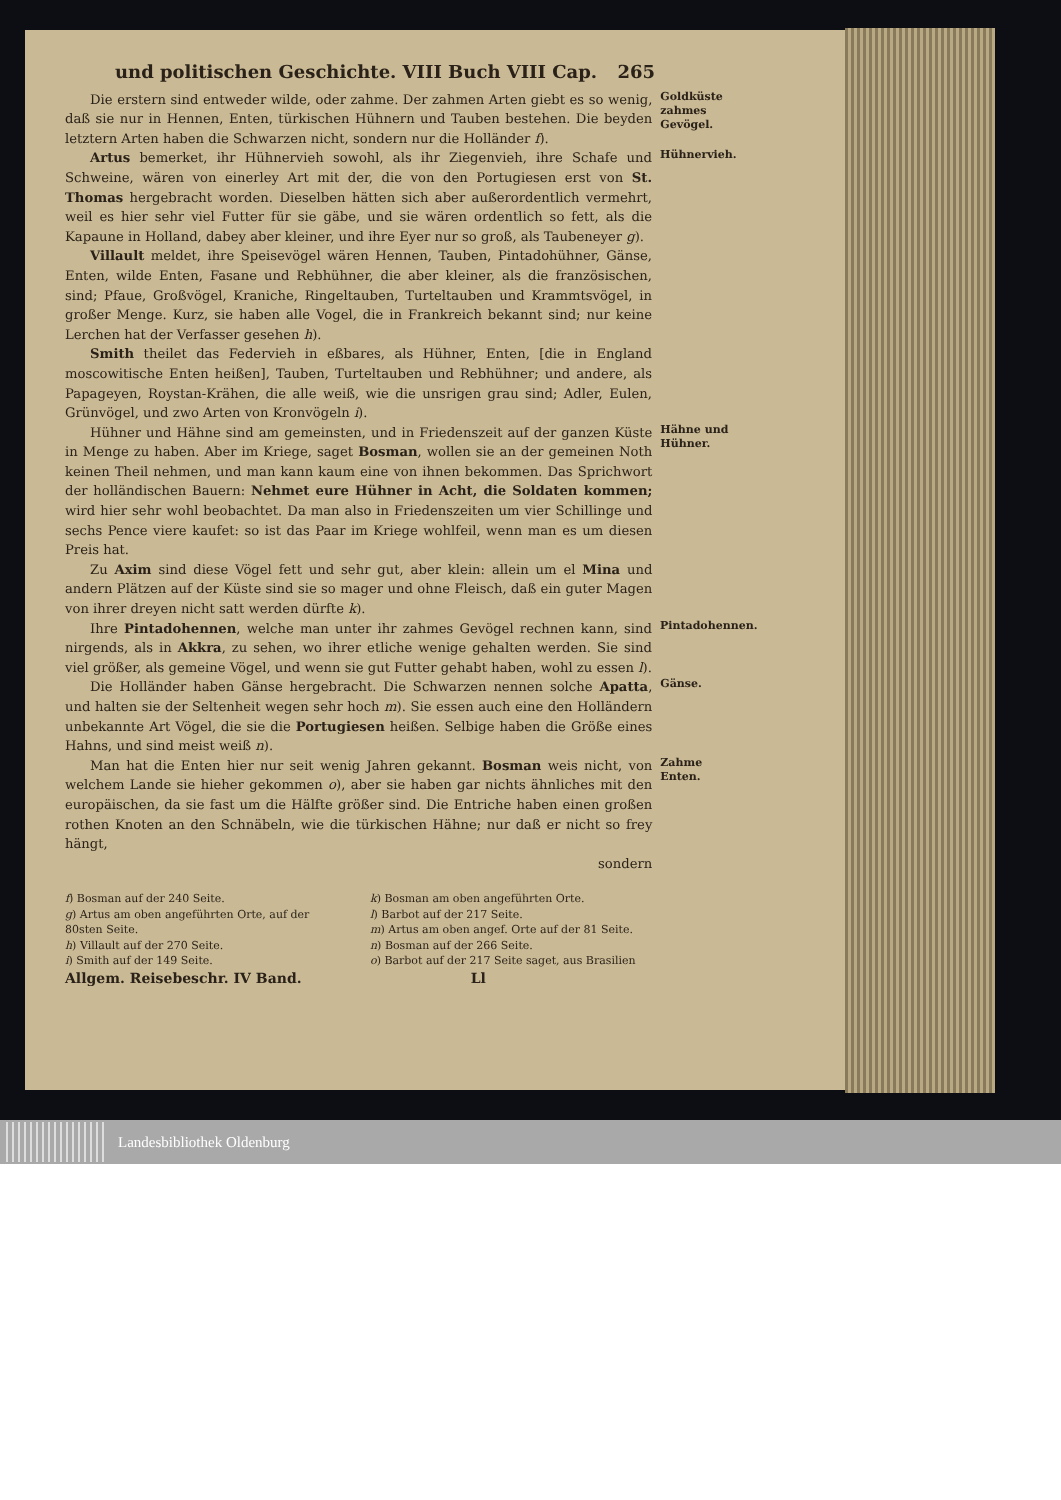und politischen Geschichte. VIII Buch VIII Cap. 265
Die erstern sind entweder wilde, oder zahme. Der zahmen Arten giebt es so wenig, daß sie nur in Hennen, Enten, türkischen Hühnern und Tauben bestehen. Die beyden letztern Arten haben die Schwarzen nicht, sondern nur die Holländer f).
Goldküste zahmes Gevögel.
Artus bemerket, ihr Hühnervieh sowohl, als ihr Ziegenvieh, ihre Schafe und Schweine, wären von einerley Art mit der, die von den Portugiesen erst von St. Thomas hergebracht worden. Dieselben hätten sich aber außerordentlich vermehrt, weil es hier sehr viel Futter für sie gäbe, und sie wären ordentlich so fett, als die Kapaune in Holland, dabey aber kleiner, und ihre Eyer nur so groß, als Taubeneyer g).
Villault meldet, ihre Speisevögel wären Hennen, Tauben, Pintadohühner, Gänse, Enten, wilde Enten, Fasane und Rebhühner, die aber kleiner, als die französischen, sind; Pfaue, Großvögel, Kraniche, Ringeltauben, Turteltauben und Krammtsvögel, in großer Menge. Kurz, sie haben alle Vogel, die in Frankreich bekannt sind; nur keine Lerchen hat der Verfasser gesehen h).
Smith theilet das Federvieh in eßbares, als Hühner, Enten, [die in England moscowitische Enten heißen], Tauben, Turteltauben und Rebhühner; und andere, als Papageyen, Roystan-Krähen, die alle weiß, wie die unsrigen grau sind; Adler, Eulen, Grünvögel, und zwo Arten von Kronvögeln i).
Hühnervieh.
Hühner und Hähne sind am gemeinsten, und in Friedenszeit auf der ganzen Küste in Menge zu haben. Aber im Kriege, saget Bosman, wollen sie an der gemeinen Noth keinen Theil nehmen, und man kann kaum eine von ihnen bekommen. Das Sprichwort der holländischen Bauern: Nehmet eure Hühner in Acht, die Soldaten kommen; wird hier sehr wohl beobachtet. Da man also in Friedenszeiten um vier Schillinge und sechs Pence viere kaufet: so ist das Paar im Kriege wohlfeil, wenn man es um diesen Preis hat.
Zu Axim sind diese Vögel fett und sehr gut, aber klein: allein um el Mina und andern Plätzen auf der Küste sind sie so mager und ohne Fleisch, daß ein guter Magen von ihrer dreyen nicht satt werden dürfte k).
Hähne und Hühner.
Ihre Pintadohennen, welche man unter ihr zahmes Gevögel rechnen kann, sind nirgends, als in Akkra, zu sehen, wo ihrer etliche wenige gehalten werden. Sie sind viel größer, als gemeine Vögel, und wenn sie gut Futter gehabt haben, wohl zu essen l).
Pintadohennen.
Die Holländer haben Gänse hergebracht. Die Schwarzen nennen solche Apatta, und halten sie der Seltenheit wegen sehr hoch m). Sie essen auch eine den Holländern unbekannte Art Vögel, die sie die Portugiesen heißen. Selbige haben die Größe eines Hahns, und sind meist weiß n).
Gänse.
Man hat die Enten hier nur seit wenig Jahren gekannt. Bosman weis nicht, von welchem Lande sie hieher gekommen o), aber sie haben gar nichts ähnliches mit den europäischen, da sie fast um die Hälfte größer sind. Die Entriche haben einen großen rothen Knoten an den Schnäbeln, wie die türkischen Hähne; nur daß er nicht so frey hängt,
sondern
Zahme Enten.
f) Bosman auf der 240 Seite.
g) Artus am oben angeführten Orte, auf der 80sten Seite.
h) Villault auf der 270 Seite.
i) Smith auf der 149 Seite.
k) Bosman am oben angeführten Orte.
l) Barbot auf der 217 Seite.
m) Artus am oben angef. Orte auf der 81 Seite.
n) Bosman auf der 266 Seite.
o) Barbot auf der 217 Seite saget, aus Brasilien
Allgem. Reisebeschr. IV Band. Ll
Landesbibliothek Oldenburg